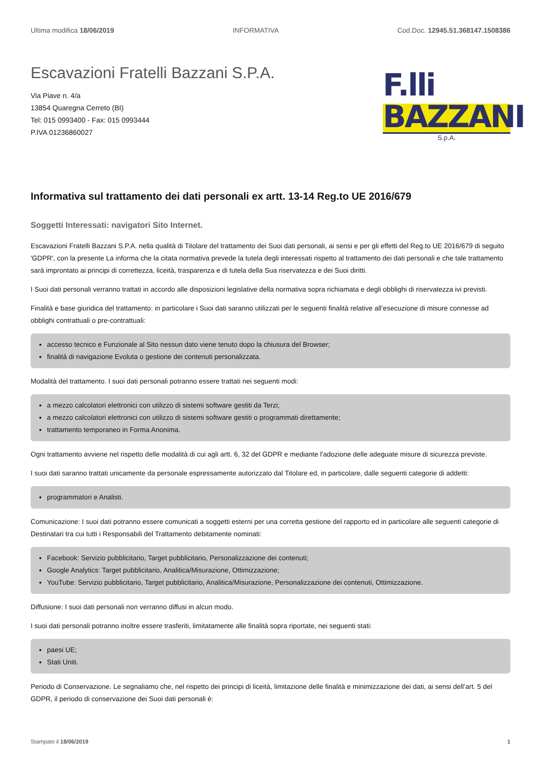Ultima modifica 18/06/2019 INFORMATIVA Cod.Doc. 12945.51.368147.1508386
Escavazioni Fratelli Bazzani S.P.A.
Via Piave n. 4/a
13854 Quaregna Cerreto (BI)
Tel: 015 0993400 - Fax: 015 0993444
P.IVA 01236860027
F.lli BAZZANI
S.p.A.
Informativa sul trattamento dei dati personali ex artt. 13-14 Reg.to UE 2016/679
Soggetti Interessati: navigatori Sito Internet.
Escavazioni Fratelli Bazzani S.P.A. nella qualità di Titolare del trattamento dei Suoi dati personali, ai sensi e per gli effetti del Reg.to UE 2016/679 di seguito 'GDPR', con la presente La informa che la citata normativa prevede la tutela degli interessati rispetto al trattamento dei dati personali e che tale trattamento sarà improntato ai principi di correttezza, liceità, trasparenza e di tutela della Sua riservatezza e dei Suoi diritti.
I Suoi dati personali verranno trattati in accordo alle disposizioni legislative della normativa sopra richiamata e degli obblighi di riservatezza ivi previsti.
Finalità e base giuridica del trattamento: in particolare i Suoi dati saranno utilizzati per le seguenti finalità relative all’esecuzione di misure connesse ad obblighi contrattuali o pre-contrattuali:
accesso tecnico e Funzionale al Sito nessun dato viene tenuto dopo la chiusura del Browser;
finalità di navigazione Evoluta o gestione dei contenuti personalizzata.
Modalità del trattamento. I suoi dati personali potranno essere trattati nei seguenti modi:
a mezzo calcolatori elettronici con utilizzo di sistemi software gestiti da Terzi;
a mezzo calcolatori elettronici con utilizzo di sistemi software gestiti o programmati direttamente;
trattamento temporaneo in Forma Anonima.
Ogni trattamento avviene nel rispetto delle modalità di cui agli artt. 6, 32 del GDPR e mediante l'adozione delle adeguate misure di sicurezza previste.
I suoi dati saranno trattati unicamente da personale espressamente autorizzato dal Titolare ed, in particolare, dalle seguenti categorie di addetti:
programmatori e Analisti.
Comunicazione: I suoi dati potranno essere comunicati a soggetti esterni per una corretta gestione del rapporto ed in particolare alle seguenti categorie di Destinatari tra cui tutti i Responsabili del Trattamento debitamente nominati:
Facebook: Servizio pubblicitario, Target pubblicitario, Personalizzazione dei contenuti;
Google Analytics: Target pubblicitario, Analitica/Misurazione, Ottimizzazione;
YouTube: Servizio pubblicitario, Target pubblicitario, Analitica/Misurazione, Personalizzazione dei contenuti, Ottimizzazione.
Diffusione: I suoi dati personali non verranno diffusi in alcun modo.
I suoi dati personali potranno inoltre essere trasferiti, limitatamente alle finalità sopra riportate, nei seguenti stati:
paesi UE;
Stati Uniti.
Periodo di Conservazione. Le segnaliamo che, nel rispetto dei principi di liceità, limitazione delle finalità e minimizzazione dei dati, ai sensi dell’art. 5 del GDPR, il periodo di conservazione dei Suoi dati personali è:
Stampato il 18/06/2019 1